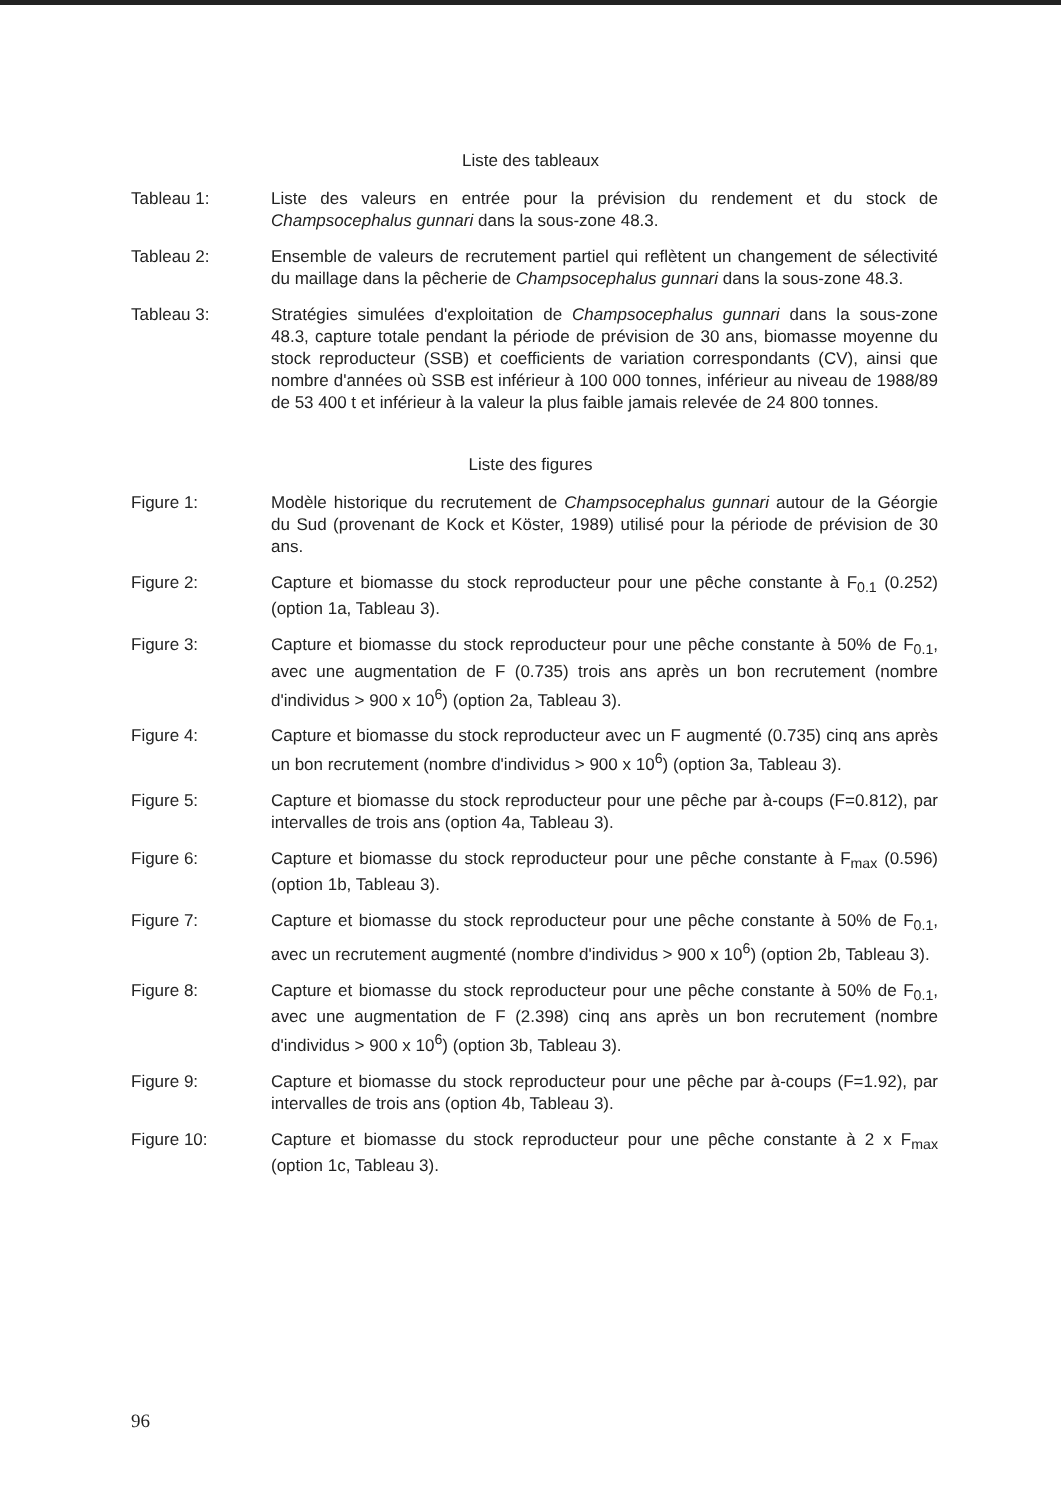Liste des tableaux
Tableau 1: Liste des valeurs en entrée pour la prévision du rendement et du stock de Champsocephalus gunnari dans la sous-zone 48.3.
Tableau 2: Ensemble de valeurs de recrutement partiel qui reflètent un changement de sélectivité du maillage dans la pêcherie de Champsocephalus gunnari dans la sous-zone 48.3.
Tableau 3: Stratégies simulées d'exploitation de Champsocephalus gunnari dans la sous-zone 48.3, capture totale pendant la période de prévision de 30 ans, biomasse moyenne du stock reproducteur (SSB) et coefficients de variation correspondants (CV), ainsi que nombre d'années où SSB est inférieur à 100 000 tonnes, inférieur au niveau de 1988/89 de 53 400 t et inférieur à la valeur la plus faible jamais relevée de 24 800 tonnes.
Liste des figures
Figure 1: Modèle historique du recrutement de Champsocephalus gunnari autour de la Géorgie du Sud (provenant de Kock et Köster, 1989) utilisé pour la période de prévision de 30 ans.
Figure 2: Capture et biomasse du stock reproducteur pour une pêche constante à F<sub>0.1</sub> (0.252) (option 1a, Tableau 3).
Figure 3: Capture et biomasse du stock reproducteur pour une pêche constante à 50% de F<sub>0.1</sub>, avec une augmentation de F (0.735) trois ans après un bon recrutement (nombre d'individus > 900 x 10<sup>6</sup>) (option 2a, Tableau 3).
Figure 4: Capture et biomasse du stock reproducteur avec un F augmenté (0.735) cinq ans après un bon recrutement (nombre d'individus > 900 x 10<sup>6</sup>) (option 3a, Tableau 3).
Figure 5: Capture et biomasse du stock reproducteur pour une pêche par à-coups (F=0.812), par intervalles de trois ans (option 4a, Tableau 3).
Figure 6: Capture et biomasse du stock reproducteur pour une pêche constante à F<sub>max</sub> (0.596) (option 1b, Tableau 3).
Figure 7: Capture et biomasse du stock reproducteur pour une pêche constante à 50% de F<sub>0.1</sub>, avec un recrutement augmenté (nombre d'individus > 900 x 10<sup>6</sup>) (option 2b, Tableau 3).
Figure 8: Capture et biomasse du stock reproducteur pour une pêche constante à 50% de F<sub>0.1</sub>, avec une augmentation de F (2.398) cinq ans après un bon recrutement (nombre d'individus > 900 x 10<sup>6</sup>) (option 3b, Tableau 3).
Figure 9: Capture et biomasse du stock reproducteur pour une pêche par à-coups (F=1.92), par intervalles de trois ans (option 4b, Tableau 3).
Figure 10: Capture et biomasse du stock reproducteur pour une pêche constante à 2 x F<sub>max</sub> (option 1c, Tableau 3).
96